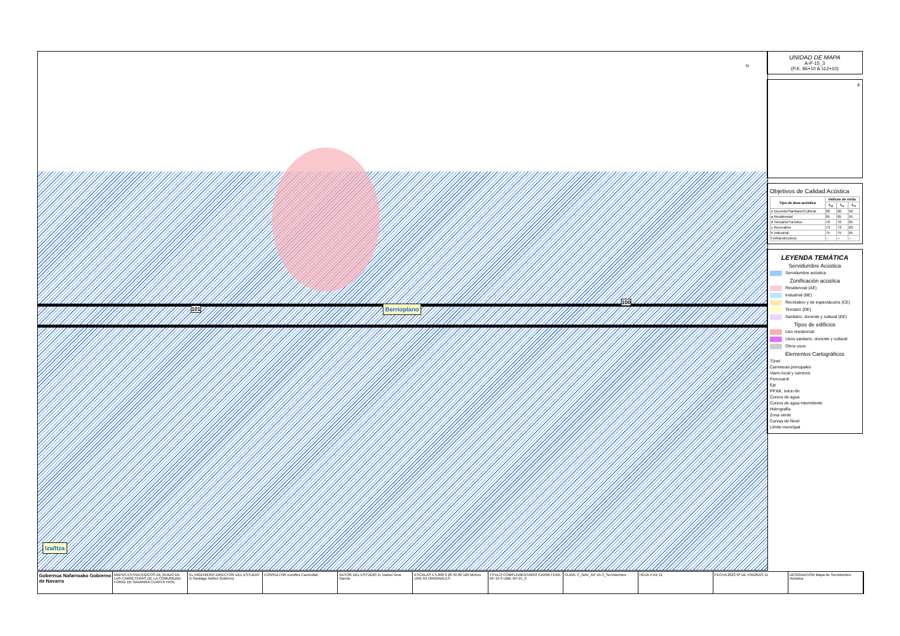Berrioplano
Iza/Itza
101
100
N
UNIDAD DE MAPA
A-P-15_3
(P.K. 96+10 A 112+10)
4
Objetivos de Calidad Acústica
| Tipo de área acústica | Indices de ruido | | |
| --- | --- | --- | --- |
| | L<sub>d</sub> | L<sub>e</sub> | L<sub>n</sub> |
| e Docente/Sanitario/Cultural | 60 | 60 | 50 |
| a Residencial | 65 | 65 | 55 |
| d Terciario/Turístico | 70 | 70 | 65 |
| c Recreativo | 73 | 73 | 63 |
| b Industrial | 75 | 75 | 65 |
| f Infraestructura | -- | -- | -- |
LEYENDA TEMÁTICA
Servidumbre Acústica
Servidumbre acústica
Zonificación acústica
Residencial (AE)
Industrial (BE)
Recreativo y de espectáculos (CE)
Terciario (DE)
Sanitario, docente y cultural (EE)
Tipos de edificios
Uso residencial
Usos sanitario, docente y cultural
Otros usos
Elementos Cartográficos
Túnel
Carreteras principales
Viario local y caminos
Ferrocarril
Eje
PP.KK. Inicio-fin
Cursos de agua
Cursos de agua intermitente
Hidrografía
Zona verde
Curvas de Nivel
Límite municipal
Gobernua Nafarroako Gobierno de Navarra
MAPAS ESTRATÉGICOS DE RUIDO DE LAS CARRETERAS DE LA COMUNIDAD FORAL DE NAVARRA CUARTA FASE
EL INGENIERO DIRECTOR DEL ESTUDIO D.Santiago Núñez Gutiérrez
CONSULTOR eurofins Cavendish AUTOR DEL ESTUDIO D. Daniel Vera García
ESCALAS 1:5.000 0 20 40 80 120 Metros UNE A3 ORIGINALES
TÍTULO COMPLEMENTARIO CARRETERA AP-15-3 UME AP-15_3
CLAVE C_NAV_AP-15-3_Servidumbre
HOJA 4 DE 11 FECHA 2023 Nº DE PÁGINAS 11 DESIGNACIÓN Mapa de Servidumbre Acústica